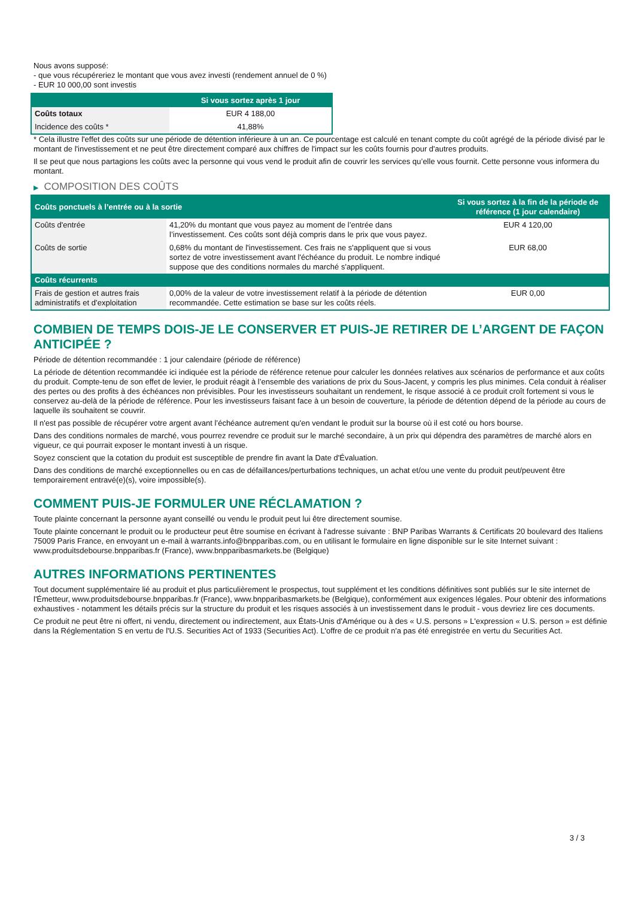Nous avons supposé:
- que vous récupéreriez le montant que vous avez investi (rendement annuel de 0 %)
- EUR 10 000,00 sont investis
| | Si vous sortez après 1 jour |
| --- | --- |
| Coûts totaux | EUR 4 188,00 |
| Incidence des coûts * | 41,88% |
* Cela illustre l'effet des coûts sur une période de détention inférieure à un an. Ce pourcentage est calculé en tenant compte du coût agrégé de la période divisé par le montant de l'investissement et ne peut être directement comparé aux chiffres de l'impact sur les coûts fournis pour d'autres produits.
Il se peut que nous partagions les coûts avec la personne qui vous vend le produit afin de couvrir les services qu’elle vous fournit. Cette personne vous informera du montant.
▶ COMPOSITION DES COÛTS
| Coûts ponctuels à l’entrée ou à la sortie | | Si vous sortez à la fin de la période de référence (1 jour calendaire) |
| --- | --- | --- |
| Coûts d'entrée | 41,20% du montant que vous payez au moment de l’entrée dans l’investissement. Ces coûts sont déjà compris dans le prix que vous payez. | EUR 4 120,00 |
| Coûts de sortie | 0,68% du montant de l'investissement. Ces frais ne s'appliquent que si vous sortez de votre investissement avant l'échéance du produit. Le nombre indiqué suppose que des conditions normales du marché s'appliquent. | EUR 68,00 |
| Coûts récurrents | | |
| Frais de gestion et autres frais administratifs et d’exploitation | 0,00% de la valeur de votre investissement relatif à la période de détention recommandée. Cette estimation se base sur les coûts réels. | EUR 0,00 |
COMBIEN DE TEMPS DOIS-JE LE CONSERVER ET PUIS-JE RETIRER DE L’ARGENT DE FAÇON ANTICIPÉE ?
Période de détention recommandée : 1 jour calendaire (période de référence)
La période de détention recommandée ici indiquée est la période de référence retenue pour calculer les données relatives aux scénarios de performance et aux coûts du produit. Compte-tenu de son effet de levier, le produit réagit à l’ensemble des variations de prix du Sous-Jacent, y compris les plus minimes. Cela conduit à réaliser des pertes ou des profits à des échéances non prévisibles. Pour les investisseurs souhaitant un rendement, le risque associé à ce produit croît fortement si vous le conservez au-delà de la période de référence. Pour les investisseurs faisant face à un besoin de couverture, la période de détention dépend de la période au cours de laquelle ils souhaitent se couvrir.
Il n'est pas possible de récupérer votre argent avant l’échéance autrement qu'en vendant le produit sur la bourse où il est coté ou hors bourse.
Dans des conditions normales de marché, vous pourrez revendre ce produit sur le marché secondaire, à un prix qui dépendra des paramètres de marché alors en vigueur, ce qui pourrait exposer le montant investi à un risque.
Soyez conscient que la cotation du produit est susceptible de prendre fin avant la Date d'Évaluation.
Dans des conditions de marché exceptionnelles ou en cas de défaillances/perturbations techniques, un achat et/ou une vente du produit peut/peuvent être temporairement entravé(e)(s), voire impossible(s).
COMMENT PUIS-JE FORMULER UNE RÉCLAMATION ?
Toute plainte concernant la personne ayant conseillé ou vendu le produit peut lui être directement soumise.
Toute plainte concernant le produit ou le producteur peut être soumise en écrivant à l'adresse suivante : BNP Paribas Warrants & Certificats 20 boulevard des Italiens 75009 Paris France, en envoyant un e-mail à warrants.info@bnpparibas.com, ou en utilisant le formulaire en ligne disponible sur le site Internet suivant : www.produitsdebourse.bnpparibas.fr (France), www.bnpparibasmarkets.be (Belgique)
AUTRES INFORMATIONS PERTINENTES
Tout document supplémentaire lié au produit et plus particulièrement le prospectus, tout supplément et les conditions définitives sont publiés sur le site internet de l'Émetteur, www.produitsdebourse.bnpparibas.fr (France), www.bnpparibasmarkets.be (Belgique), conformément aux exigences légales. Pour obtenir des informations exhaustives - notamment les détails précis sur la structure du produit et les risques associés à un investissement dans le produit - vous devriez lire ces documents.
Ce produit ne peut être ni offert, ni vendu, directement ou indirectement, aux États-Unis d'Amérique ou à des « U.S. persons » L'expression « U.S. person » est définie dans la Réglementation S en vertu de l'U.S. Securities Act of 1933 (Securities Act). L'offre de ce produit n'a pas été enregistrée en vertu du Securities Act.
3 / 3